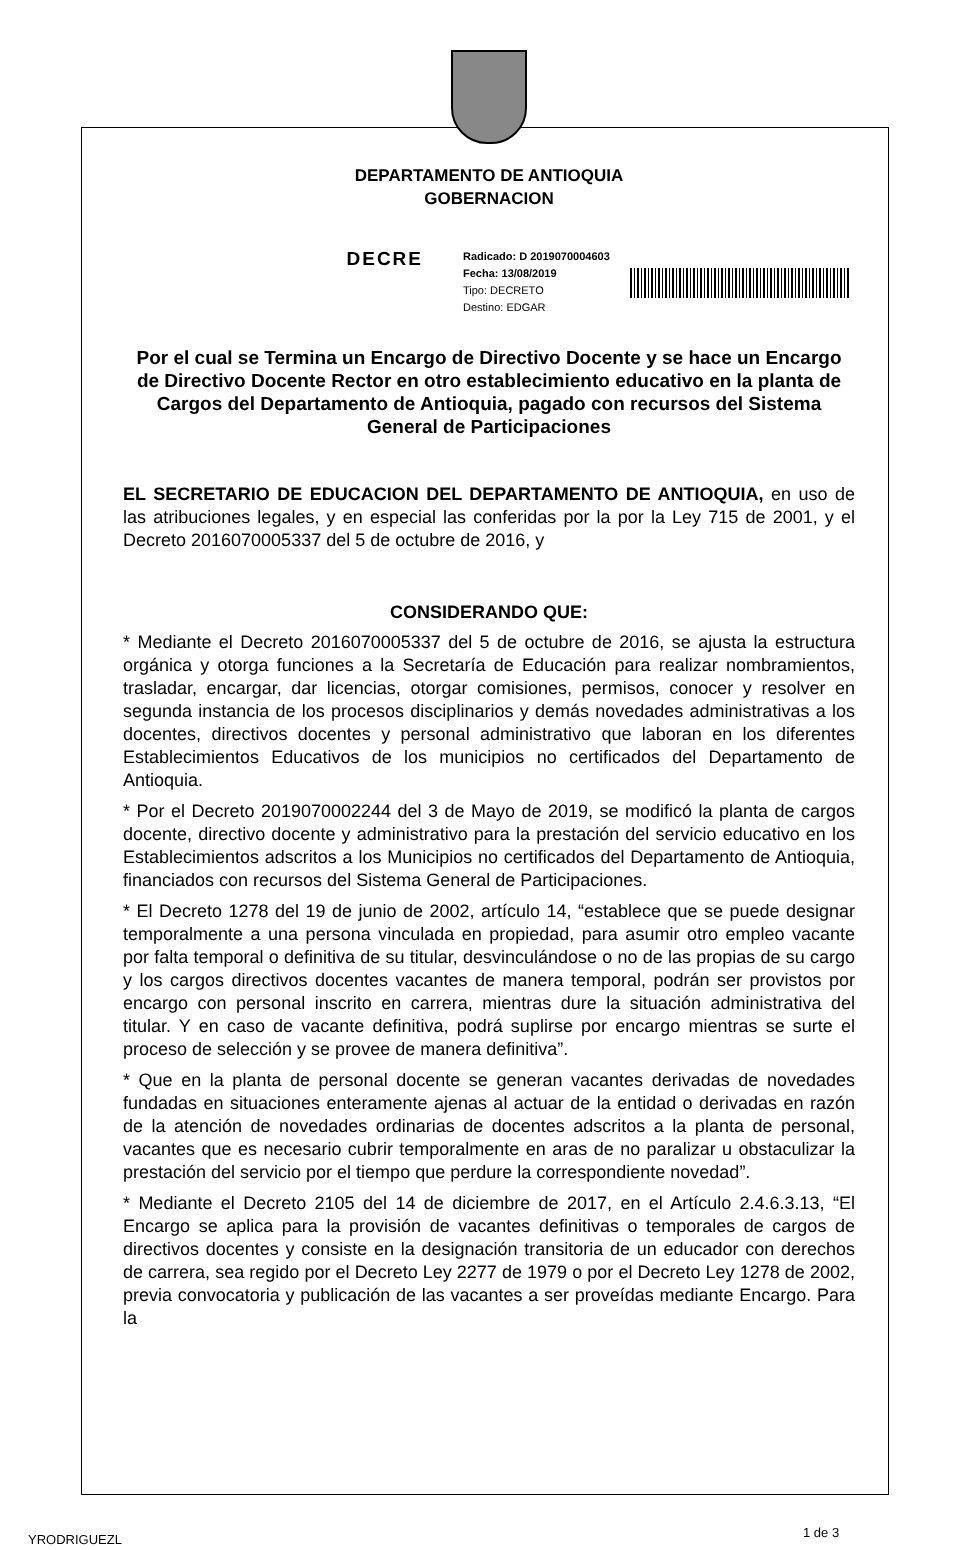DEPARTAMENTO DE ANTIOQUIA
GOBERNACION
DECRE
Radicado: D 2019070004603
Fecha: 13/08/2019
Tipo: DECRETO
Destino: EDGAR
Por el cual se Termina un Encargo de Directivo Docente y se hace un Encargo de Directivo Docente Rector en otro establecimiento educativo en la planta de Cargos del Departamento de Antioquia, pagado con recursos del Sistema General de Participaciones
EL SECRETARIO DE EDUCACION DEL DEPARTAMENTO DE ANTIOQUIA, en uso de las atribuciones legales, y en especial las conferidas por la por la Ley 715 de 2001, y el Decreto 2016070005337 del 5 de octubre de 2016, y
CONSIDERANDO QUE:
* Mediante el Decreto 2016070005337 del 5 de octubre de 2016, se ajusta la estructura orgánica y otorga funciones a la Secretaría de Educación para realizar nombramientos, trasladar, encargar, dar licencias, otorgar comisiones, permisos, conocer y resolver en segunda instancia de los procesos disciplinarios y demás novedades administrativas a los docentes, directivos docentes y personal administrativo que laboran en los diferentes Establecimientos Educativos de los municipios no certificados del Departamento de Antioquia.
* Por el Decreto 2019070002244 del 3 de Mayo de 2019, se modificó la planta de cargos docente, directivo docente y administrativo para la prestación del servicio educativo en los Establecimientos adscritos a los Municipios no certificados del Departamento de Antioquia, financiados con recursos del Sistema General de Participaciones.
* El Decreto 1278 del 19 de junio de 2002, artículo 14, “establece que se puede designar temporalmente a una persona vinculada en propiedad, para asumir otro empleo vacante por falta temporal o definitiva de su titular, desvinculándose o no de las propias de su cargo y los cargos directivos docentes vacantes de manera temporal, podrán ser provistos por encargo con personal inscrito en carrera, mientras dure la situación administrativa del titular. Y en caso de vacante definitiva, podrá suplirse por encargo mientras se surte el proceso de selección y se provee de manera definitiva”.
* Que en la planta de personal docente se generan vacantes derivadas de novedades fundadas en situaciones enteramente ajenas al actuar de la entidad o derivadas en razón de la atención de novedades ordinarias de docentes adscritos a la planta de personal, vacantes que es necesario cubrir temporalmente en aras de no paralizar u obstaculizar la prestación del servicio por el tiempo que perdure la correspondiente novedad”.
* Mediante el Decreto 2105 del 14 de diciembre de 2017, en el Artículo 2.4.6.3.13, “El Encargo se aplica para la provisión de vacantes definitivas o temporales de cargos de directivos docentes y consiste en la designación transitoria de un educador con derechos de carrera, sea regido por el Decreto Ley 2277 de 1979 o por el Decreto Ley 1278 de 2002, previa convocatoria y publicación de las vacantes a ser proveídas mediante Encargo. Para la
YRODRIGUEZL 1 de 3